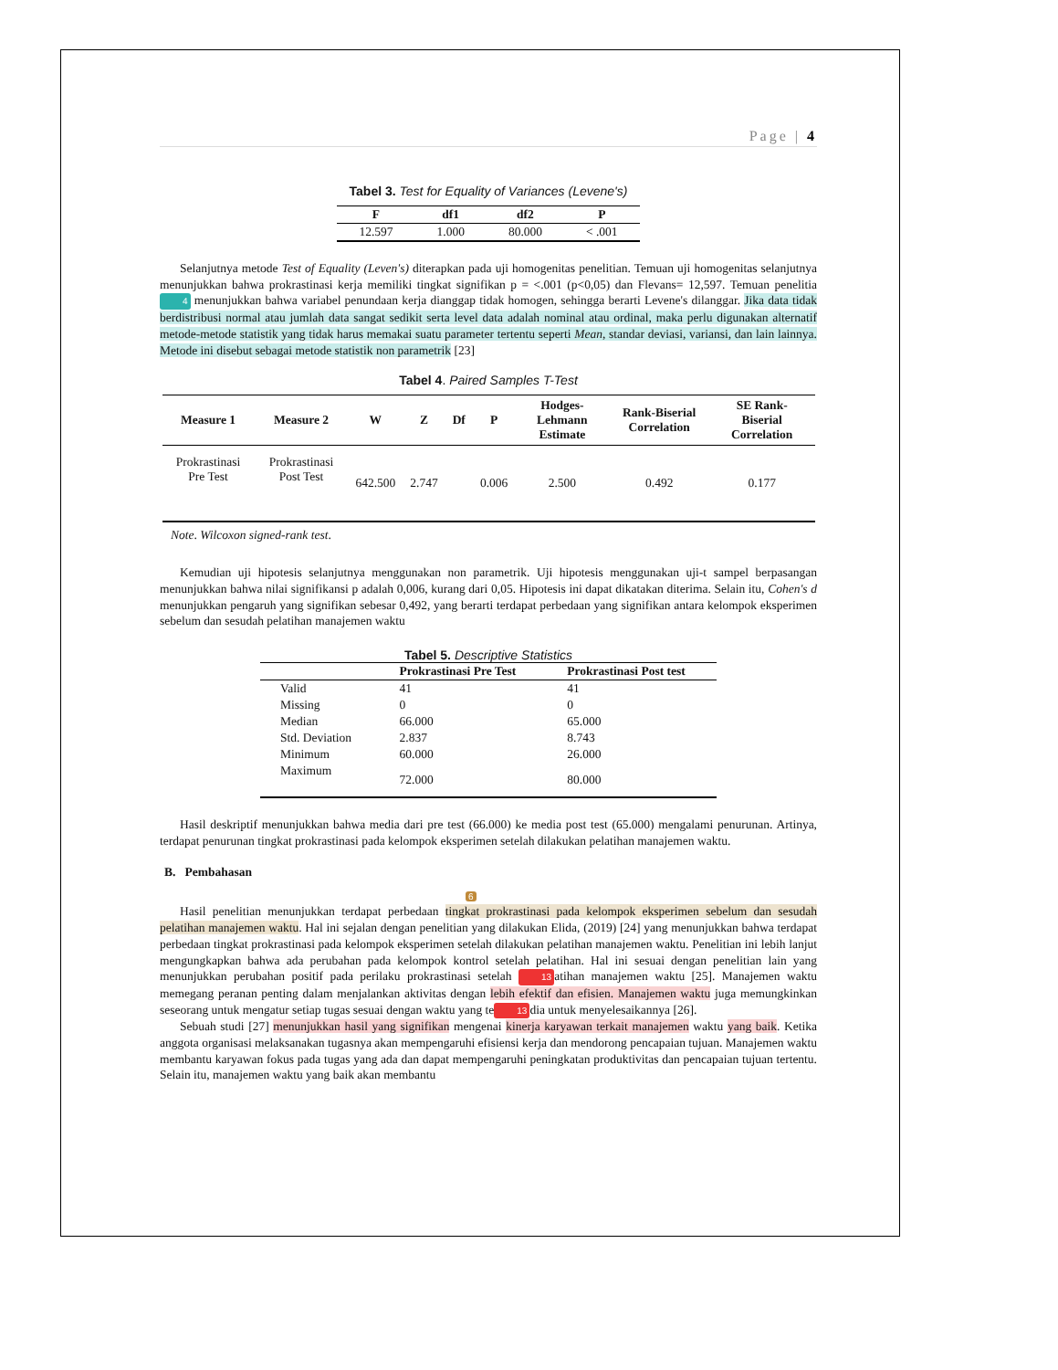Page | 4
Tabel 3. Test for Equality of Variances (Levene's)
| F | df1 | df2 | P |
| --- | --- | --- | --- |
| 12.597 | 1.000 | 80.000 | < .001 |
Selanjutnya metode Test of Equality (Leven's) diterapkan pada uji homogenitas penelitian. Temuan uji homogenitas selanjutnya menunjukkan bahwa prokrastinasi kerja memiliki tingkat signifikan p = <.001 (p<0,05) dan Flevans= 12,597. Temuan penelitia 4 menunjukkan bahwa variabel penundaan kerja dianggap tidak homogen, sehingga berarti Levene's dilanggar. Jika data tidak berdistribusi normal atau jumlah data sangat sedikit serta level data adalah nominal atau ordinal, maka perlu digunakan alternatif metode-metode statistik yang tidak harus memakai suatu parameter tertentu seperti Mean, standar deviasi, variansi, dan lain lainnya. Metode ini disebut sebagai metode statistik non parametrik [23]
Tabel 4. Paired Samples T-Test
| Measure 1 | Measure 2 | W | Z | Df | P | Hodges-Lehmann Estimate | Rank-Biserial Correlation | SE Rank-Biserial Correlation |
| --- | --- | --- | --- | --- | --- | --- | --- | --- |
| Prokrastinasi Pre Test | Prokrastinasi Post Test | 642.500 | 2.747 | | 0.006 | 2.500 | 0.492 | 0.177 |
Note. Wilcoxon signed-rank test.
Kemudian uji hipotesis selanjutnya menggunakan non parametrik. Uji hipotesis menggunakan uji-t sampel berpasangan menunjukkan bahwa nilai signifikansi p adalah 0,006, kurang dari 0,05. Hipotesis ini dapat dikatakan diterima. Selain itu, Cohen's d menunjukkan pengaruh yang signifikan sebesar 0,492, yang berarti terdapat perbedaan yang signifikan antara kelompok eksperimen sebelum dan sesudah pelatihan manajemen waktu
Tabel 5. Descriptive Statistics
| | Prokrastinasi Pre Test | Prokrastinasi Post test |
| --- | --- | --- |
| Valid | 41 | 41 |
| Missing | 0 | 0 |
| Median | 66.000 | 65.000 |
| Std. Deviation | 2.837 | 8.743 |
| Minimum | 60.000 | 26.000 |
| Maximum | 72.000 | 80.000 |
Hasil deskriptif menunjukkan bahwa media dari pre test (66.000) ke media post test (65.000) mengalami penurunan. Artinya, terdapat penurunan tingkat prokrastinasi pada kelompok eksperimen setelah dilakukan pelatihan manajemen waktu.
B. Pembahasan
6
Hasil penelitian menunjukkan terdapat perbedaan tingkat prokrastinasi pada kelompok eksperimen sebelum dan sesudah pelatihan manajemen waktu. Hal ini sejalan dengan penelitian yang dilakukan Elida, (2019) [24] yang menunjukkan bahwa terdapat perbedaan tingkat prokrastinasi pada kelompok eksperimen setelah dilakukan pelatihan manajemen waktu. Penelitian ini lebih lanjut mengungkapkan bahwa ada perubahan pada kelompok kontrol setelah pelatihan. Hal ini sesuai dengan penelitian lain yang menunjukkan perubahan positif pada perilaku prokrastinasi setelah 13 atihan manajemen waktu [25]. Manajemen waktu memegang peranan penting dalam menjalankan aktivitas dengan lebih efektif dan efisien. Manajemen waktu juga memungkinkan seseorang untuk mengatur setiap tugas sesuai dengan waktu yang te 13 dia untuk menyelesaikannya [26].
Sebuah studi [27] menunjukkan hasil yang signifikan mengenai kinerja karyawan terkait manajemen waktu yang baik. Ketika anggota organisasi melaksanakan tugasnya akan mempengaruhi efisiensi kerja dan mendorong pencapaian tujuan. Manajemen waktu membantu karyawan fokus pada tugas yang ada dan dapat mempengaruhi peningkatan produktivitas dan pencapaian tujuan tertentu. Selain itu, manajemen waktu yang baik akan membantu